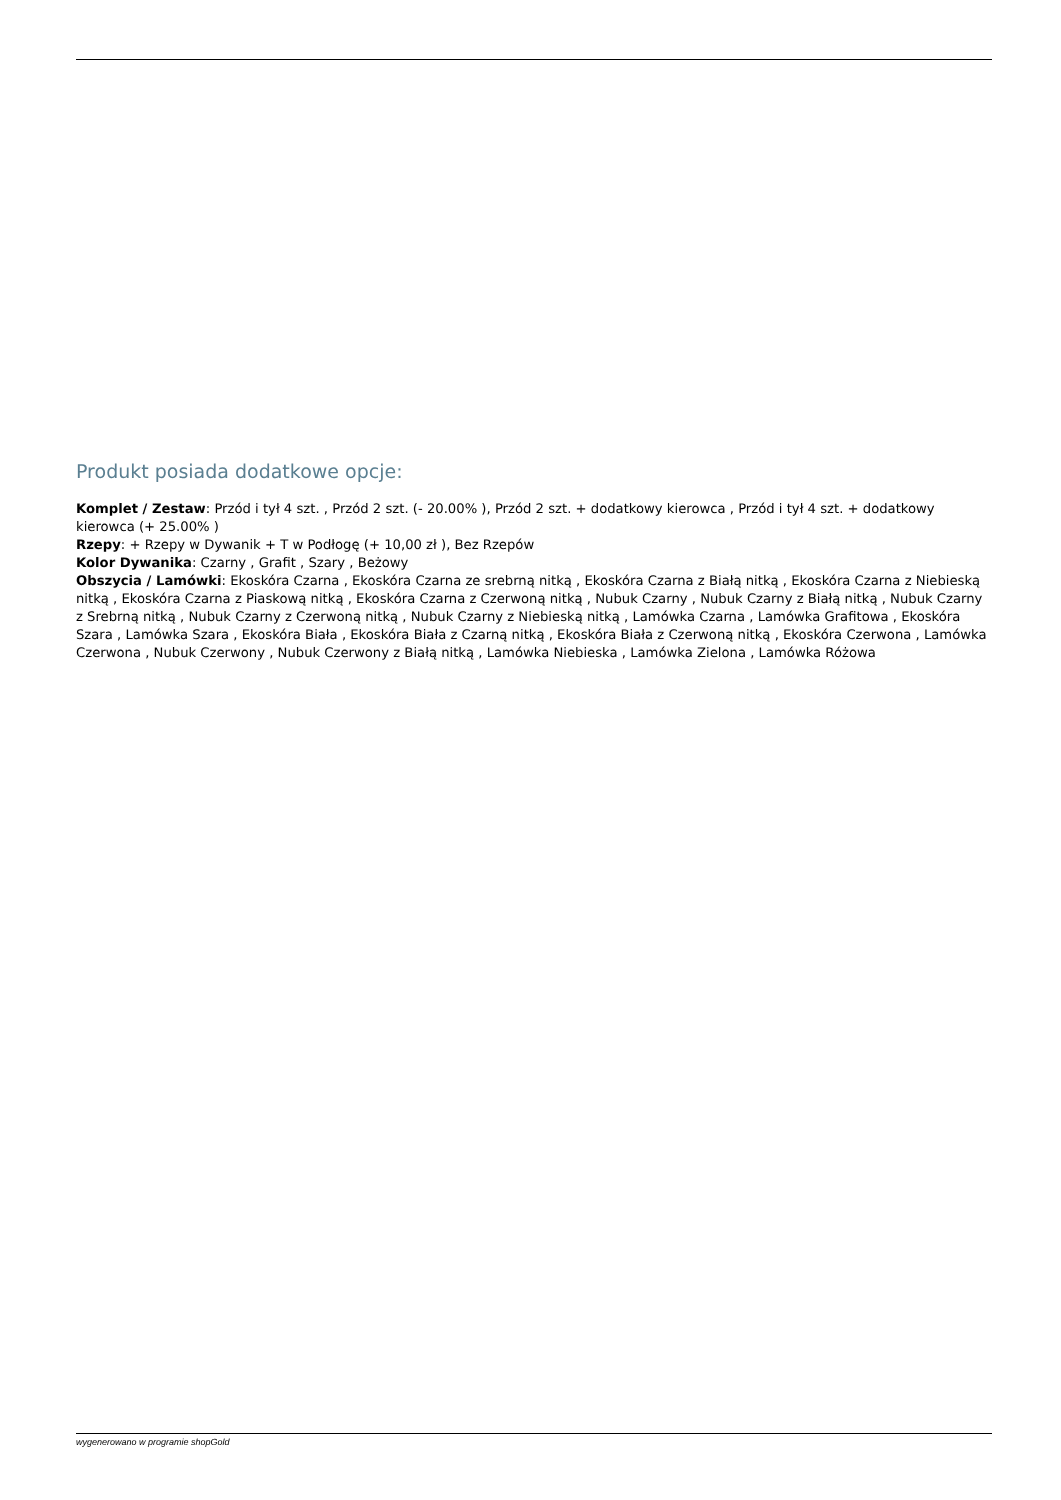Produkt posiada dodatkowe opcje:
Komplet / Zestaw: Przód i tył 4 szt. , Przód 2 szt. (- 20.00% ), Przód 2 szt. + dodatkowy kierowca , Przód i tył 4 szt. + dodatkowy kierowca (+ 25.00% )
Rzepy: + Rzepy w Dywanik + T w Podłogę (+ 10,00 zł ), Bez Rzepów
Kolor Dywanika: Czarny , Grafit , Szary , Beżowy
Obszycia / Lamówki: Ekoskóra Czarna , Ekoskóra Czarna ze srebrną nitką , Ekoskóra Czarna z Białą nitką , Ekoskóra Czarna z Niebieską nitką , Ekoskóra Czarna z Piaskową nitką , Ekoskóra Czarna z Czerwoną nitką , Nubuk Czarny , Nubuk Czarny z Białą nitką , Nubuk Czarny z Srebrną nitką , Nubuk Czarny z Czerwoną nitką , Nubuk Czarny z Niebieską nitką , Lamówka Czarna , Lamówka Grafitowa , Ekoskóra Szara , Lamówka Szara , Ekoskóra Biała , Ekoskóra Biała z Czarną nitką , Ekoskóra Biała z Czerwoną nitką , Ekoskóra Czerwona , Lamówka Czerwona , Nubuk Czerwony , Nubuk Czerwony z Białą nitką , Lamówka Niebieska , Lamówka Zielona , Lamówka Różowa
wygenerowano w programie shopGold